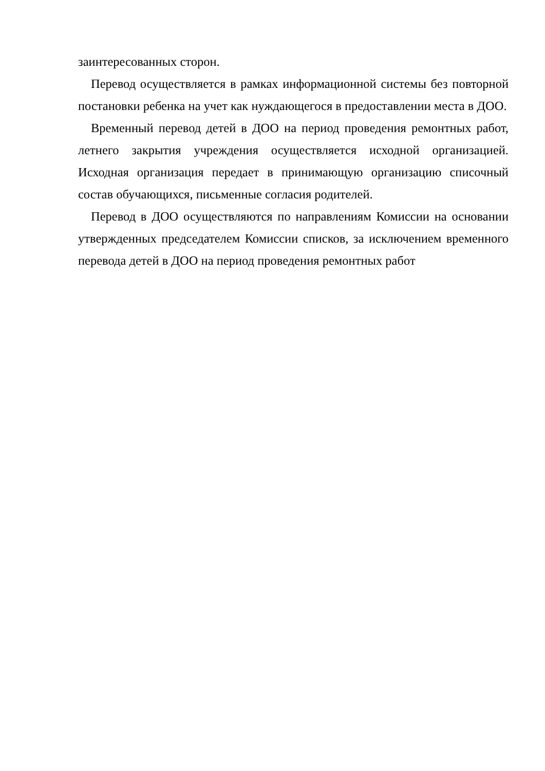заинтересованных сторон.
Перевод осуществляется в рамках информационной системы без повторной постановки ребенка на учет как нуждающегося в предоставлении места в ДОО.
Временный перевод детей в ДОО на период проведения ремонтных работ, летнего закрытия учреждения осуществляется исходной организацией. Исходная организация передает в принимающую организацию списочный состав обучающихся, письменные согласия родителей.
Перевод в ДОО осуществляются по направлениям Комиссии на основании утвержденных председателем Комиссии списков, за исключением временного перевода детей в ДОО на период проведения ремонтных работ